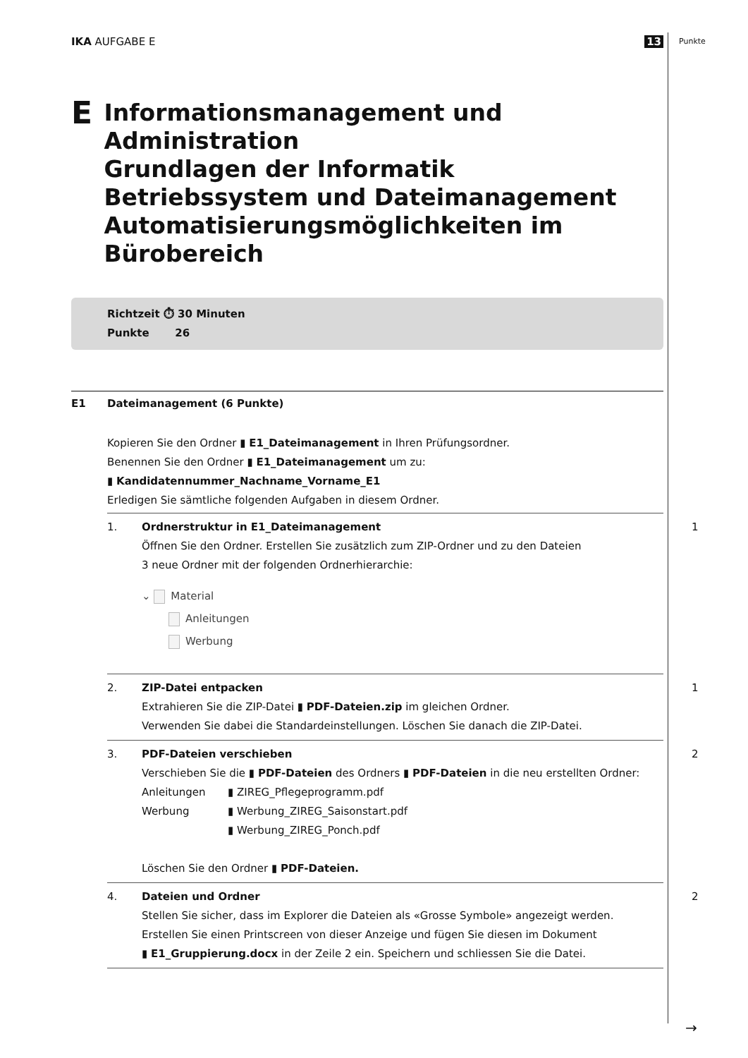IKA AUFGABE E 13 Punkte
E Informationsmanagement und Administration
Grundlagen der Informatik
Betriebssystem und Dateimanagement
Automatisierungsmöglichkeiten im Bürobereich
Richtzeit ⏱ 30 Minuten
Punkte 26
E1 Dateimanagement (6 Punkte)
Kopieren Sie den Ordner ▮ E1_Dateimanagement in Ihren Prüfungsordner.
Benennen Sie den Ordner ▮ E1_Dateimanagement um zu:
▮ Kandidatennummer_Nachname_Vorname_E1
Erledigen Sie sämtliche folgenden Aufgaben in diesem Ordner.
1. Ordnerstruktur in E1_Dateimanagement
Öffnen Sie den Ordner. Erstellen Sie zusätzlich zum ZIP-Ordner und zu den Dateien
3 neue Ordner mit der folgenden Ordnerhierarchie:
⌄ Material
Anleitungen
Werbung
1
2. ZIP-Datei entpacken
Extrahieren Sie die ZIP-Datei ▮ PDF-Dateien.zip im gleichen Ordner.
Verwenden Sie dabei die Standardeinstellungen. Löschen Sie danach die ZIP-Datei.
1
3. PDF-Dateien verschieben
Verschieben Sie die ▮ PDF-Dateien des Ordners ▮ PDF-Dateien in die neu erstellten Ordner:
Anleitungen
Werbung
▮ ZIREG_Pflegeprogramm.pdf
▮ Werbung_ZIREG_Saisonstart.pdf
▮ Werbung_ZIREG_Ponch.pdf
Löschen Sie den Ordner ▮ PDF-Dateien.
2
4. Dateien und Ordner
Stellen Sie sicher, dass im Explorer die Dateien als «Grosse Symbole» angezeigt werden.
Erstellen Sie einen Printscreen von dieser Anzeige und fügen Sie diesen im Dokument
▮ E1_Gruppierung.docx in der Zeile 2 ein. Speichern und schliessen Sie die Datei.
2
→